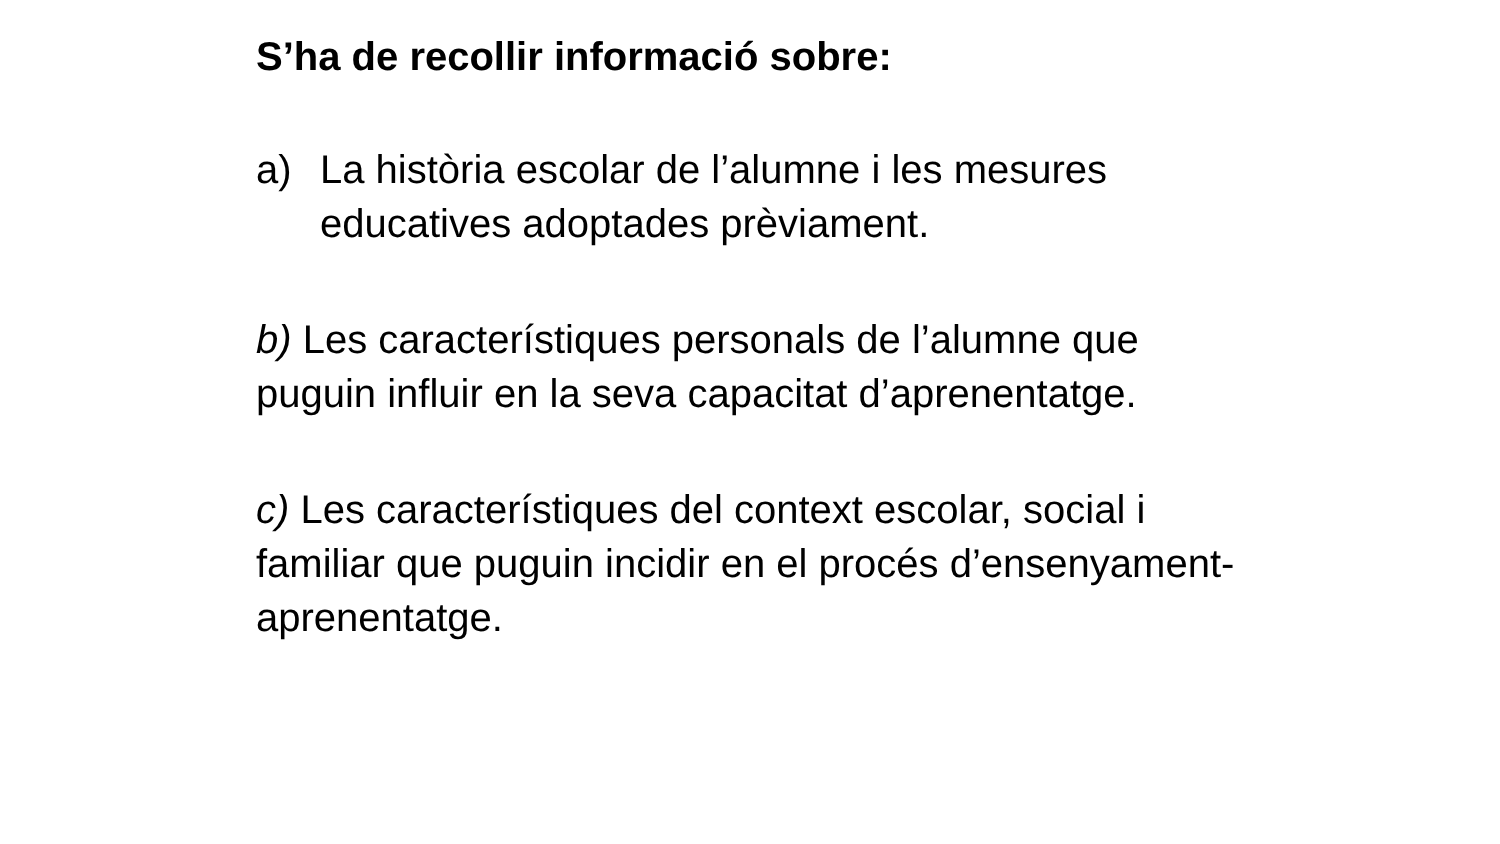S’ha de recollir informació sobre:
a) La història escolar de l’alumne i les mesures educatives adoptades prèviament.
b) Les característiques personals de l’alumne que puguin influir en la seva capacitat d’aprenentatge.
c) Les característiques del context escolar, social i familiar que puguin incidir en el procés d’ensenyament-aprenentatge.